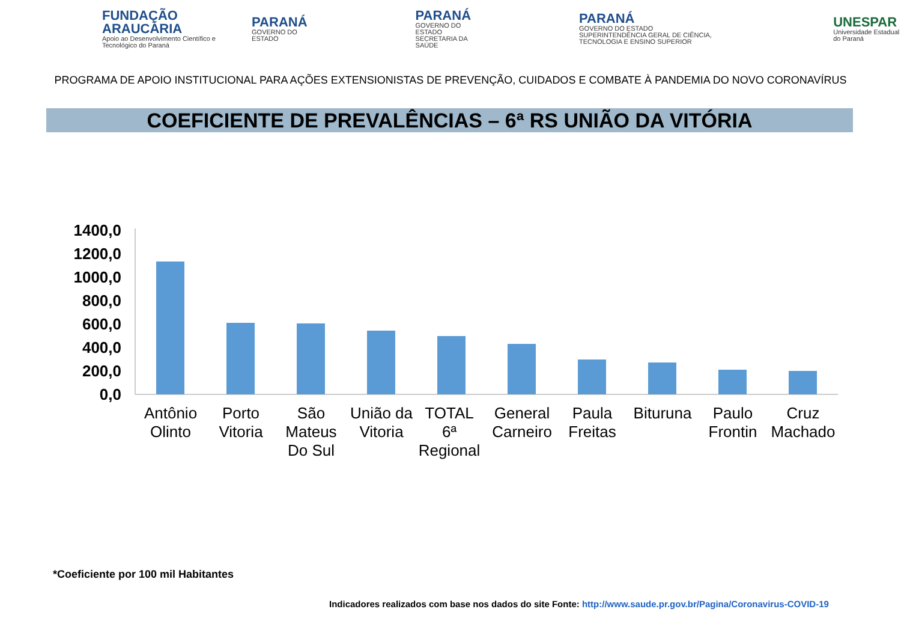FUNDAÇÃO ARAUCÁRIA
Apoio ao Desenvolvimento Científico e Tecnológico do Paraná
PARANÁ
GOVERNO DO ESTADO
PARANÁ
GOVERNO DO ESTADO
SECRETARIA DA SAÚDE
PARANÁ
GOVERNO DO ESTADO
SUPERINTENDÊNCIA GERAL DE CIÊNCIA, TECNOLOGIA E ENSINO SUPERIOR
UNESPAR
Universidade Estadual do Paraná
PROGRAMA DE APOIO INSTITUCIONAL PARA AÇÕES EXTENSIONISTAS DE PREVENÇÃO, CUIDADOS E COMBATE À PANDEMIA DO NOVO CORONAVÍRUS
COEFICIENTE DE PREVALÊNCIAS – 6ª RS UNIÃO DA VITÓRIA
1400,0
1200,0
1000,0
800,0
600,0
400,0
200,0
0,0
Antônio
Olinto
Porto
Vitoria
São
Mateus
Do Sul
União da
Vitoria
TOTAL
6ª
Regional
General
Carneiro
Paula
Freitas
Bituruna
Paulo
Frontin
Cruz
Machado
*Coeficiente por 100 mil Habitantes
Indicadores realizados com base nos dados do site Fonte: http://www.saude.pr.gov.br/Pagina/Coronavirus-COVID-19